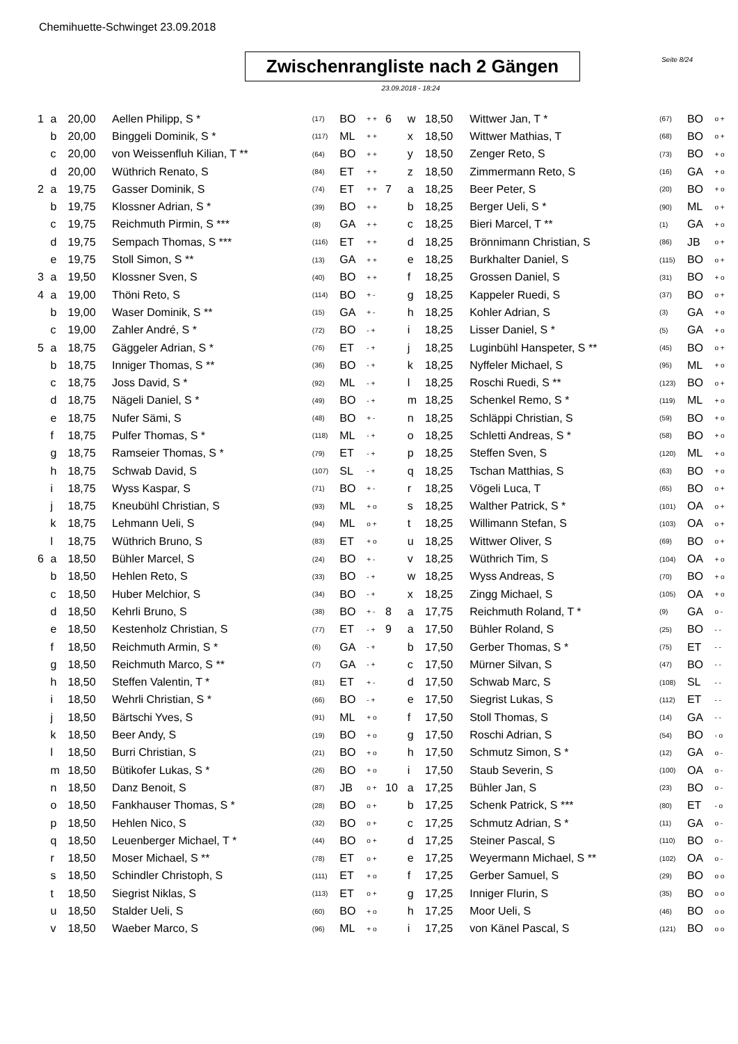Chemihuette-Schwinget 23.09.2018
Seite 8/24
Zwischenrangliste nach 2 Gängen
23.09.2018 - 18:24
| 1 | a | 20,00 | Aellen Philipp, S * | (17) | BO | + + |
| | b | 20,00 | Binggeli Dominik, S * | (117) | ML | + + |
| | c | 20,00 | von Weissenfluh Kilian, T ** | (64) | BO | + + |
| | d | 20,00 | Wüthrich Renato, S | (84) | ET | + + |
| 2 | a | 19,75 | Gasser Dominik, S | (74) | ET | + + |
| | b | 19,75 | Klossner Adrian, S * | (39) | BO | + + |
| | c | 19,75 | Reichmuth Pirmin, S *** | (8) | GA | + + |
| | d | 19,75 | Sempach Thomas, S *** | (116) | ET | + + |
| | e | 19,75 | Stoll Simon, S ** | (13) | GA | + + |
| 3 | a | 19,50 | Klossner Sven, S | (40) | BO | + + |
| 4 | a | 19,00 | Thöni Reto, S | (114) | BO | + - |
| | b | 19,00 | Waser Dominik, S ** | (15) | GA | + - |
| | c | 19,00 | Zahler André, S * | (72) | BO | - + |
| 5 | a | 18,75 | Gäggeler Adrian, S * | (76) | ET | - + |
| | b | 18,75 | Inniger Thomas, S ** | (36) | BO | - + |
| | c | 18,75 | Joss David, S * | (92) | ML | - + |
| | d | 18,75 | Nägeli Daniel, S * | (49) | BO | - + |
| | e | 18,75 | Nufer Sämi, S | (48) | BO | + - |
| | f | 18,75 | Pulfer Thomas, S * | (118) | ML | - + |
| | g | 18,75 | Ramseier Thomas, S * | (79) | ET | - + |
| | h | 18,75 | Schwab David, S | (107) | SL | - + |
| | i | 18,75 | Wyss Kaspar, S | (71) | BO | + - |
| | j | 18,75 | Kneubühl Christian, S | (93) | ML | + o |
| | k | 18,75 | Lehmann Ueli, S | (94) | ML | o + |
| | l | 18,75 | Wüthrich Bruno, S | (83) | ET | + o |
| 6 | a | 18,50 | Bühler Marcel, S | (24) | BO | + - |
| | b | 18,50 | Hehlen Reto, S | (33) | BO | - + |
| | c | 18,50 | Huber Melchior, S | (34) | BO | - + |
| | d | 18,50 | Kehrli Bruno, S | (38) | BO | + - |
| | e | 18,50 | Kestenholz Christian, S | (77) | ET | - + |
| | f | 18,50 | Reichmuth Armin, S * | (6) | GA | - + |
| | g | 18,50 | Reichmuth Marco, S ** | (7) | GA | - + |
| | h | 18,50 | Steffen Valentin, T * | (81) | ET | + - |
| | i | 18,50 | Wehrli Christian, S * | (66) | BO | - + |
| | j | 18,50 | Bärtschi Yves, S | (91) | ML | + o |
| | k | 18,50 | Beer Andy, S | (19) | BO | + o |
| | l | 18,50 | Burri Christian, S | (21) | BO | + o |
| | m | 18,50 | Bütikofer Lukas, S * | (26) | BO | + o |
| | n | 18,50 | Danz Benoit, S | (87) | JB | o + |
| | o | 18,50 | Fankhauser Thomas, S * | (28) | BO | o + |
| | p | 18,50 | Hehlen Nico, S | (32) | BO | o + |
| | q | 18,50 | Leuenberger Michael, T * | (44) | BO | o + |
| | r | 18,50 | Moser Michael, S ** | (78) | ET | o + |
| | s | 18,50 | Schindler Christoph, S | (111) | ET | + o |
| | t | 18,50 | Siegrist Niklas, S | (113) | ET | o + |
| | u | 18,50 | Stalder Ueli, S | (60) | BO | + o |
| | v | 18,50 | Waeber Marco, S | (96) | ML | + o |
| 6 | w | 18,50 | Wittwer Jan, T * | (67) | BO | o + |
| | x | 18,50 | Wittwer Mathias, T | (68) | BO | o + |
| | y | 18,50 | Zenger Reto, S | (73) | BO | + o |
| | z | 18,50 | Zimmermann Reto, S | (16) | GA | + o |
| 7 | a | 18,25 | Beer Peter, S | (20) | BO | + o |
| | b | 18,25 | Berger Ueli, S * | (90) | ML | o + |
| | c | 18,25 | Bieri Marcel, T ** | (1) | GA | + o |
| | d | 18,25 | Brönnimann Christian, S | (86) | JB | o + |
| | e | 18,25 | Burkhalter Daniel, S | (115) | BO | o + |
| | f | 18,25 | Grossen Daniel, S | (31) | BO | + o |
| | g | 18,25 | Kappeler Ruedi, S | (37) | BO | o + |
| | h | 18,25 | Kohler Adrian, S | (3) | GA | + o |
| | i | 18,25 | Lisser Daniel, S * | (5) | GA | + o |
| | j | 18,25 | Luginbühl Hanspeter, S ** | (45) | BO | o + |
| | k | 18,25 | Nyffeler Michael, S | (95) | ML | + o |
| | l | 18,25 | Roschi Ruedi, S ** | (123) | BO | o + |
| | m | 18,25 | Schenkel Remo, S * | (119) | ML | + o |
| | n | 18,25 | Schläppi Christian, S | (59) | BO | + o |
| | o | 18,25 | Schletti Andreas, S * | (58) | BO | + o |
| | p | 18,25 | Steffen Sven, S | (120) | ML | + o |
| | q | 18,25 | Tschan Matthias, S | (63) | BO | + o |
| | r | 18,25 | Vögeli Luca, T | (65) | BO | o + |
| | s | 18,25 | Walther Patrick, S * | (101) | OA | o + |
| | t | 18,25 | Willimann Stefan, S | (103) | OA | o + |
| | u | 18,25 | Wittwer Oliver, S | (69) | BO | o + |
| | v | 18,25 | Wüthrich Tim, S | (104) | OA | + o |
| | w | 18,25 | Wyss Andreas, S | (70) | BO | + o |
| | x | 18,25 | Zingg Michael, S | (105) | OA | + o |
| 8 | a | 17,75 | Reichmuth Roland, T * | (9) | GA | o - |
| 9 | a | 17,50 | Bühler Roland, S | (25) | BO | - - |
| | b | 17,50 | Gerber Thomas, S * | (75) | ET | - - |
| | c | 17,50 | Mürner Silvan, S | (47) | BO | - - |
| | d | 17,50 | Schwab Marc, S | (108) | SL | - - |
| | e | 17,50 | Siegrist Lukas, S | (112) | ET | - - |
| | f | 17,50 | Stoll Thomas, S | (14) | GA | - - |
| | g | 17,50 | Roschi Adrian, S | (54) | BO | - o |
| | h | 17,50 | Schmutz Simon, S * | (12) | GA | o - |
| | i | 17,50 | Staub Severin, S | (100) | OA | o - |
| 10 | a | 17,25 | Bühler Jan, S | (23) | BO | o - |
| | b | 17,25 | Schenk Patrick, S *** | (80) | ET | - o |
| | c | 17,25 | Schmutz Adrian, S * | (11) | GA | o - |
| | d | 17,25 | Steiner Pascal, S | (110) | BO | o - |
| | e | 17,25 | Weyermann Michael, S ** | (102) | OA | o - |
| | f | 17,25 | Gerber Samuel, S | (29) | BO | o o |
| | g | 17,25 | Inniger Flurin, S | (35) | BO | o o |
| | h | 17,25 | Moor Ueli, S | (46) | BO | o o |
| | i | 17,25 | von Känel Pascal, S | (121) | BO | o o |